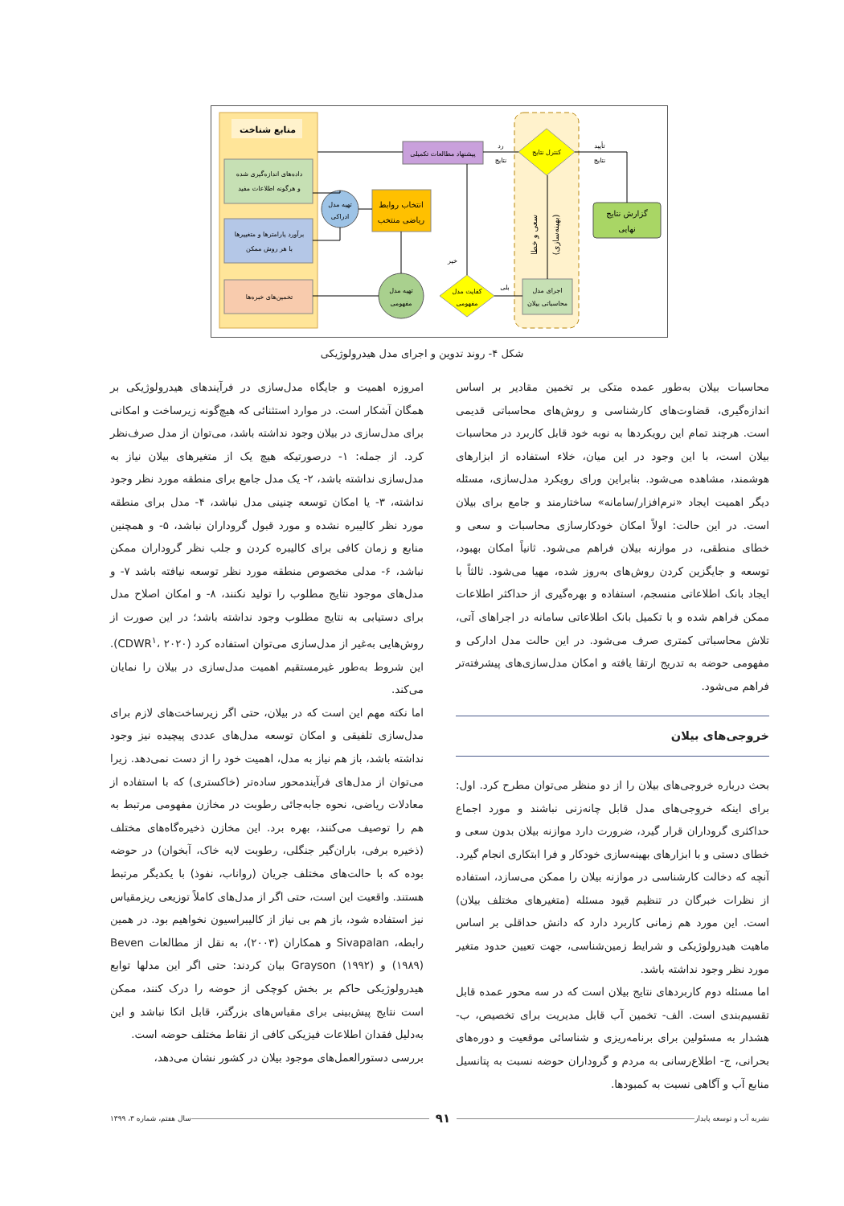منابع شناخت
داده‌های اندازه‌گیری شده
و هرگونه اطلاعات مفید
برآورد پارامترها و متغییرها
با هر روش ممکن
تخمین‌های خبره‌ها
تهیه مدل
ادراکی
انتخاب روابط
ریاضی منتخب
پیشنهاد مطالعات تکمیلی
تهیه مدل
مفهومی
کفایت مدل
مفهومی
کنترل نتایج
اجرای مدل
محاسباتی بیلان
سعی و خطا
(بهینه‌سازی)
گزارش نتایج
نهایی
رد
نتایج
تأیید
نتایج
خیر
بلی
شکل ۴- روند تدوین و اجرای مدل هیدرولوژیکی
امروزه اهمیت و جایگاه مدل‌سازی در فرآیندهای هیدرولوژیکی بر همگان آشکار است. در موارد استثنائی که هیچ‌گونه زیرساخت و امکانی برای مدل‌سازی در بیلان وجود نداشته باشد، می‌توان از مدل صرف‌نظر کرد. از جمله: ۱- درصورتیکه هیچ یک از متغیرهای بیلان نیاز به مدل‌سازی نداشته باشد، ۲- یک مدل جامع برای منطقه مورد نظر وجود نداشته، ۳- یا امکان توسعه چنینی مدل نباشد، ۴- مدل برای منطقه مورد نظر کالیبره نشده و مورد قبول گروداران نباشد، ۵- و همچنین منابع و زمان کافی برای کالیبره کردن و جلب نظر گروداران ممکن نباشد، ۶- مدلی مخصوص منطقه مورد نظر توسعه نیافته باشد ۷- و مدل‌های موجود نتایج مطلوب را تولید نکنند، ۸- و امکان اصلاح مدل برای دستیابی به نتایج مطلوب وجود نداشته باشد؛ در این صورت از روش‌هایی به‌غیر از مدل‌سازی می‌توان استفاده کرد (CDWR<sup>۱</sup>، ۲۰۲۰). این شروط به‌طور غیرمستقیم اهمیت مدل‌سازی در بیلان را نمایان می‌کند.
اما نکته مهم این است که در بیلان، حتی اگر زیرساخت‌های لازم برای مدل‌سازی تلفیقی و امکان توسعه مدل‌های عددی پیچیده نیز وجود نداشته باشد، باز هم نیاز به مدل، اهمیت خود را از دست نمی‌دهد. زیرا می‌توان از مدل‌های فرآیندمحور ساده‌تر (خاکستری) که با استفاده از معادلات ریاضی، نحوه جابه‌جائی رطوبت در مخازن مفهومی مرتبط به هم را توصیف می‌کنند، بهره برد. این مخازن ذخیره‌گاه‌های مختلف (ذخیره برفی، باران‌گیر جنگلی، رطوبت لایه خاک، آبخوان) در حوضه بوده که با حالت‌های مختلف جریان (رواناب، نفوذ) با یکدیگر مرتبط هستند. واقعیت این است، حتی اگر از مدل‌های کاملاً توزیعی ریزمقیاس نیز استفاده شود، باز هم بی نیاز از کالیبراسیون نخواهیم بود. در همین رابطه، Sivapalan و همکاران (۲۰۰۳)، به نقل از مطالعات Beven (۱۹۸۹) و Grayson (۱۹۹۲) بیان کردند: حتی اگر این مدلها توابع هیدرولوژیکی حاکم بر بخش کوچکی از حوضه را درک کنند، ممکن است نتایج پیش‌بینی برای مقیاس‌های بزرگتر، قابل اتکا نباشد و این به‌دلیل فقدان اطلاعات فیزیکی کافی از نقاط مختلف حوضه است.
بررسی دستورالعمل‌های موجود بیلان در کشور نشان می‌دهد،
محاسبات بیلان به‌طور عمده متکی بر تخمین مقادیر بر اساس اندازه‌گیری، قضاوت‌های کارشناسی و روش‌های محاسباتی قدیمی است. هرچند تمام این رویکردها به نوبه خود قابل کاربرد در محاسبات بیلان است، با این وجود در این میان، خلاء استفاده از ابزارهای هوشمند، مشاهده می‌شود. بنابراین ورای رویکرد مدل‌سازی، مسئله دیگر اهمیت ایجاد «نرم‌افزار/سامانه» ساختارمند و جامع برای بیلان است. در این حالت: اولاً امکان خودکارسازی محاسبات و سعی و خطای منطقی، در موازنه بیلان فراهم می‌شود. ثانیاً امکان بهبود، توسعه و جایگزین کردن روش‌های به‌روز شده، مهیا می‌شود. ثالثاً با ایجاد بانک اطلاعاتی منسجم، استفاده و بهره‌گیری از حداکثر اطلاعات ممکن فراهم شده و با تکمیل بانک اطلاعاتی سامانه در اجراهای آتی، تلاش محاسباتی کمتری صرف می‌شود. در این حالت مدل ادارکی و مفهومی حوضه به تدریج ارتقا یافته و امکان مدل‌سازی‌های پیشرفته‌تر فراهم می‌شود.
خروجی‌های بیلان
بحث درباره خروجی‌های بیلان را از دو منظر می‌توان مطرح کرد. اول: برای اینکه خروجی‌های مدل قابل چانه‌زنی نباشند و مورد اجماع حداکثری گروداران قرار گیرد، ضرورت دارد موازنه بیلان بدون سعی و خطای دستی و با ابزارهای بهینه‌سازی خودکار و فرا ابتکاری انجام گیرد. آنچه که دخالت کارشناسی در موازنه بیلان را ممکن می‌سازد، استفاده از نظرات خبرگان در تنظیم قیود مسئله (متغیرهای مختلف بیلان) است. این مورد هم زمانی کاربرد دارد که دانش حداقلی بر اساس ماهیت هیدرولوژیکی و شرایط زمین‌شناسی، جهت تعیین حدود متغیر مورد نظر وجود نداشته باشد.
اما مسئله دوم کاربردهای نتایج بیلان است که در سه محور عمده قابل تقسیم‌بندی است. الف- تخمین آب قابل مدیریت برای تخصیص، ب- هشدار به مسئولین برای برنامه‌ریزی و شناسائی موقعیت و دوره‌های بحرانی، ج- اطلاع‌رسانی به مردم و گروداران حوضه نسبت به پتانسیل منابع آب و آگاهی نسبت به کمبودها.
نشریه آب و توسعه پایدار ۹۱ سال هفتم، شماره ۳، ۱۳۹۹